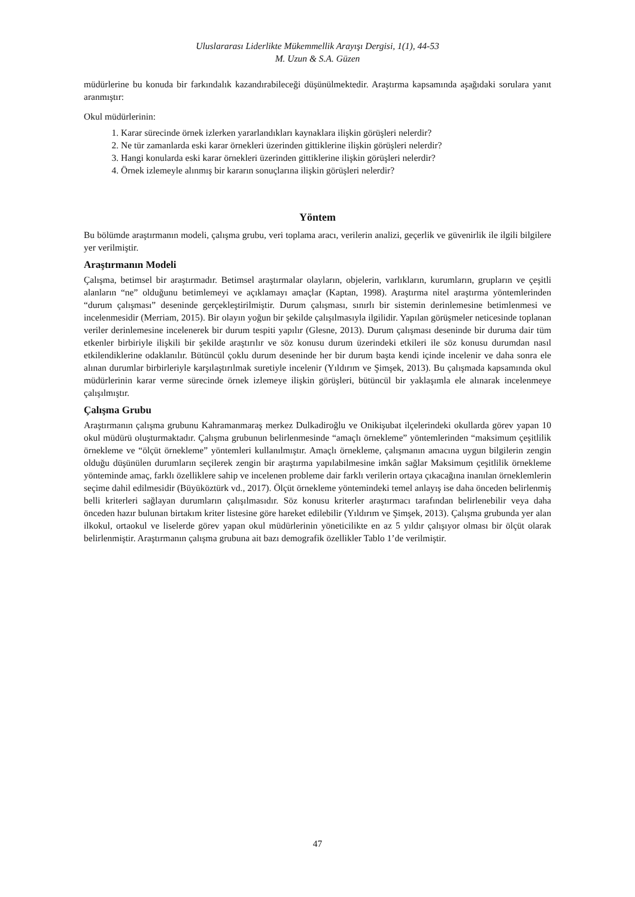Uluslararası Liderlikte Mükemmellik Arayışı Dergisi, 1(1), 44-53
M. Uzun & S.A. Güzen
müdürlerine bu konuda bir farkındalık kazandırabileceği düşünülmektedir. Araştırma kapsamında aşağıdaki sorulara yanıt aranmıştır:
Okul müdürlerinin:
1. Karar sürecinde örnek izlerken yararlandıkları kaynaklara ilişkin görüşleri nelerdir?
2. Ne tür zamanlarda eski karar örnekleri üzerinden gittiklerine ilişkin görüşleri nelerdir?
3. Hangi konularda eski karar örnekleri üzerinden gittiklerine ilişkin görüşleri nelerdir?
4. Örnek izlemeyle alınmış bir kararın sonuçlarına ilişkin görüşleri nelerdir?
Yöntem
Bu bölümde araştırmanın modeli, çalışma grubu, veri toplama aracı, verilerin analizi, geçerlik ve güvenirlik ile ilgili bilgilere yer verilmiştir.
Araştırmanın Modeli
Çalışma, betimsel bir araştırmadır. Betimsel araştırmalar olayların, objelerin, varlıkların, kurumların, grupların ve çeşitli alanların “ne” olduğunu betimlemeyi ve açıklamayı amaçlar (Kaptan, 1998). Araştırma nitel araştırma yöntemlerinden “durum çalışması” deseninde gerçekleştirilmiştir. Durum çalışması, sınırlı bir sistemin derinlemesine betimlenmesi ve incelenmesidir (Merriam, 2015). Bir olayın yoğun bir şekilde çalışılmasıyla ilgilidir. Yapılan görüşmeler neticesinde toplanan veriler derinlemesine incelenerek bir durum tespiti yapılır (Glesne, 2013). Durum çalışması deseninde bir duruma dair tüm etkenler birbiriyle ilişkili bir şekilde araştırılır ve söz konusu durum üzerindeki etkileri ile söz konusu durumdan nasıl etkilendiklerine odaklanılır. Bütüncül çoklu durum deseninde her bir durum başta kendi içinde incelenir ve daha sonra ele alınan durumlar birbirleriyle karşılaştırılmak suretiyle incelenir (Yıldırım ve Şimşek, 2013). Bu çalışmada kapsamında okul müdürlerinin karar verme sürecinde örnek izlemeye ilişkin görüşleri, bütüncül bir yaklaşımla ele alınarak incelenmeye çalışılmıştır.
Çalışma Grubu
Araştırmanın çalışma grubunu Kahramanmaraş merkez Dulkadiroğlu ve Onikişubat ilçelerindeki okullarda görev yapan 10 okul müdürü oluşturmaktadır. Çalışma grubunun belirlenmesinde “amaçlı örnekleme” yöntemlerinden “maksimum çeşitlilik örnekleme ve “ölçüt örnekleme” yöntemleri kullanılmıştır. Amaçlı örnekleme, çalışmanın amacına uygun bilgilerin zengin olduğu düşünülen durumların seçilerek zengin bir araştırma yapılabilmesine imkân sağlar Maksimum çeşitlilik örnekleme yönteminde amaç, farklı özelliklere sahip ve incelenen probleme dair farklı verilerin ortaya çıkacağına inanılan örneklemlerin seçime dahil edilmesidir (Büyüköztürk vd., 2017). Ölçüt örnekleme yöntemindeki temel anlayış ise daha önceden belirlenmiş belli kriterleri sağlayan durumların çalışılmasıdır. Söz konusu kriterler araştırmacı tarafından belirlenebilir veya daha önceden hazır bulunan birtakım kriter listesine göre hareket edilebilir (Yıldırım ve Şimşek, 2013). Çalışma grubunda yer alan ilkokul, ortaokul ve liselerde görev yapan okul müdürlerinin yöneticilikte en az 5 yıldır çalışıyor olması bir ölçüt olarak belirlenmiştir. Araştırmanın çalışma grubuna ait bazı demografik özellikler Tablo 1’de verilmiştir.
47